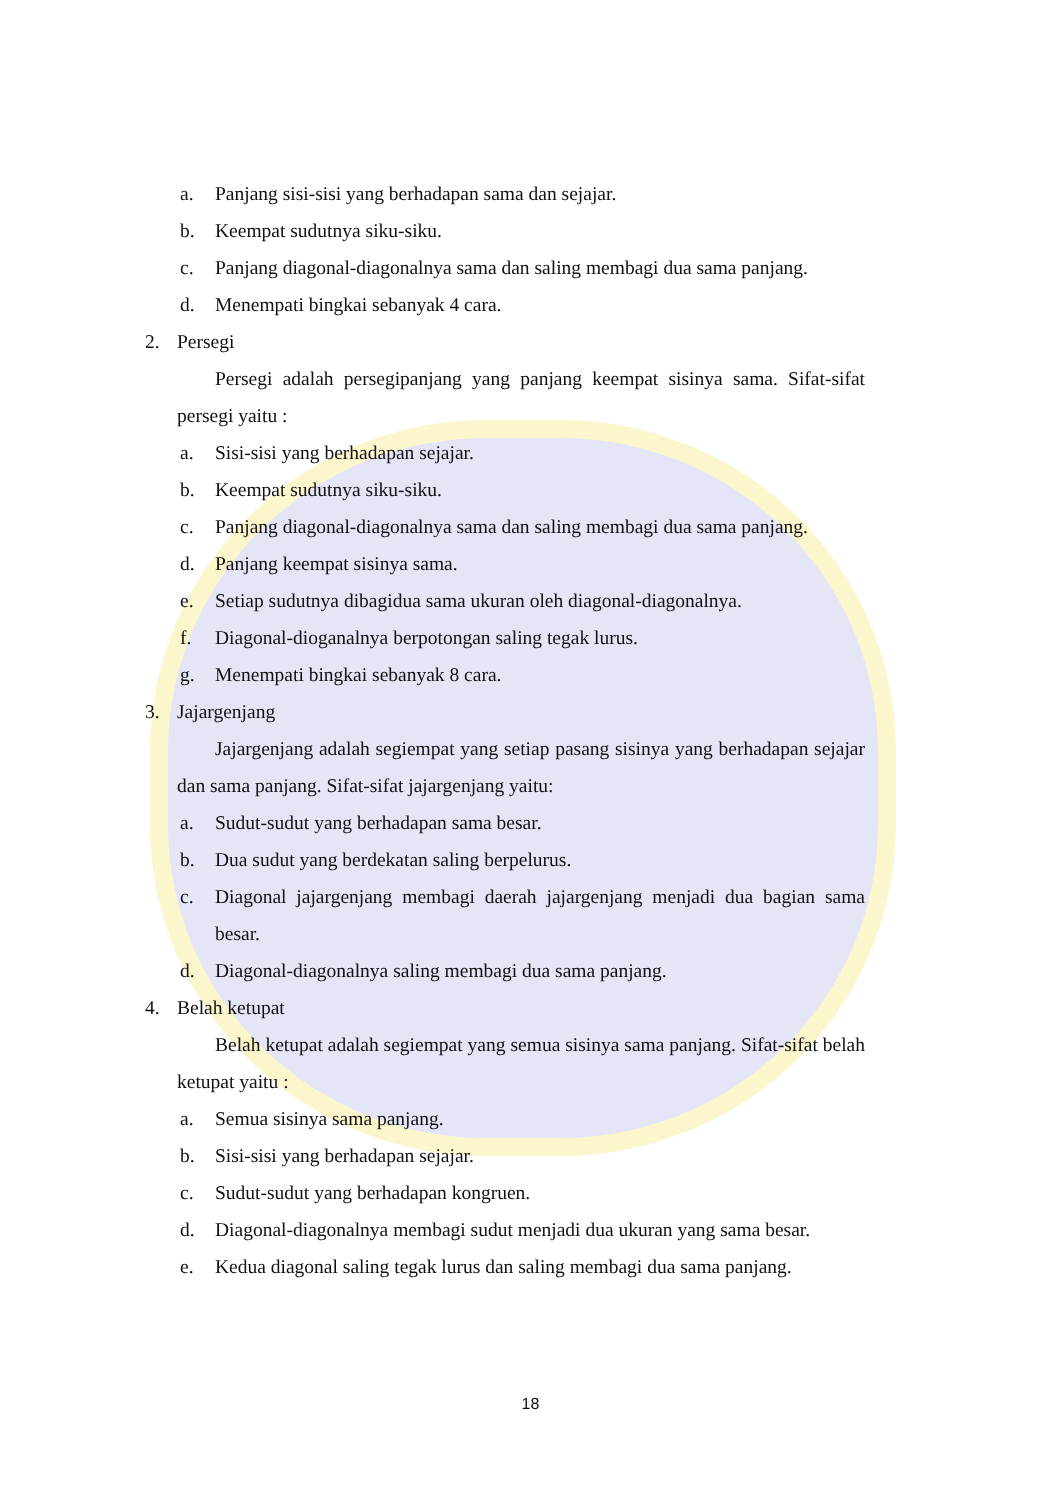a. Panjang sisi-sisi yang berhadapan sama dan sejajar.
b. Keempat sudutnya siku-siku.
c. Panjang diagonal-diagonalnya sama dan saling membagi dua sama panjang.
d. Menempati bingkai sebanyak 4 cara.
2. Persegi
Persegi adalah persegipanjang yang panjang keempat sisinya sama. Sifat-sifat persegi yaitu :
a. Sisi-sisi yang berhadapan sejajar.
b. Keempat sudutnya siku-siku.
c. Panjang diagonal-diagonalnya sama dan saling membagi dua sama panjang.
d. Panjang keempat sisinya sama.
e. Setiap sudutnya dibagidua sama ukuran oleh diagonal-diagonalnya.
f. Diagonal-dioganalnya berpotongan saling tegak lurus.
g. Menempati bingkai sebanyak 8 cara.
3. Jajargenjang
Jajargenjang adalah segiempat yang setiap pasang sisinya yang berhadapan sejajar dan sama panjang. Sifat-sifat jajargenjang yaitu:
a. Sudut-sudut yang berhadapan sama besar.
b. Dua sudut yang berdekatan saling berpelurus.
c. Diagonal jajargenjang membagi daerah jajargenjang menjadi dua bagian sama besar.
d. Diagonal-diagonalnya saling membagi dua sama panjang.
4. Belah ketupat
Belah ketupat adalah segiempat yang semua sisinya sama panjang. Sifat-sifat belah ketupat yaitu :
a. Semua sisinya sama panjang.
b. Sisi-sisi yang berhadapan sejajar.
c. Sudut-sudut yang berhadapan kongruen.
d. Diagonal-diagonalnya membagi sudut menjadi dua ukuran yang sama besar.
e. Kedua diagonal saling tegak lurus dan saling membagi dua sama panjang.
18